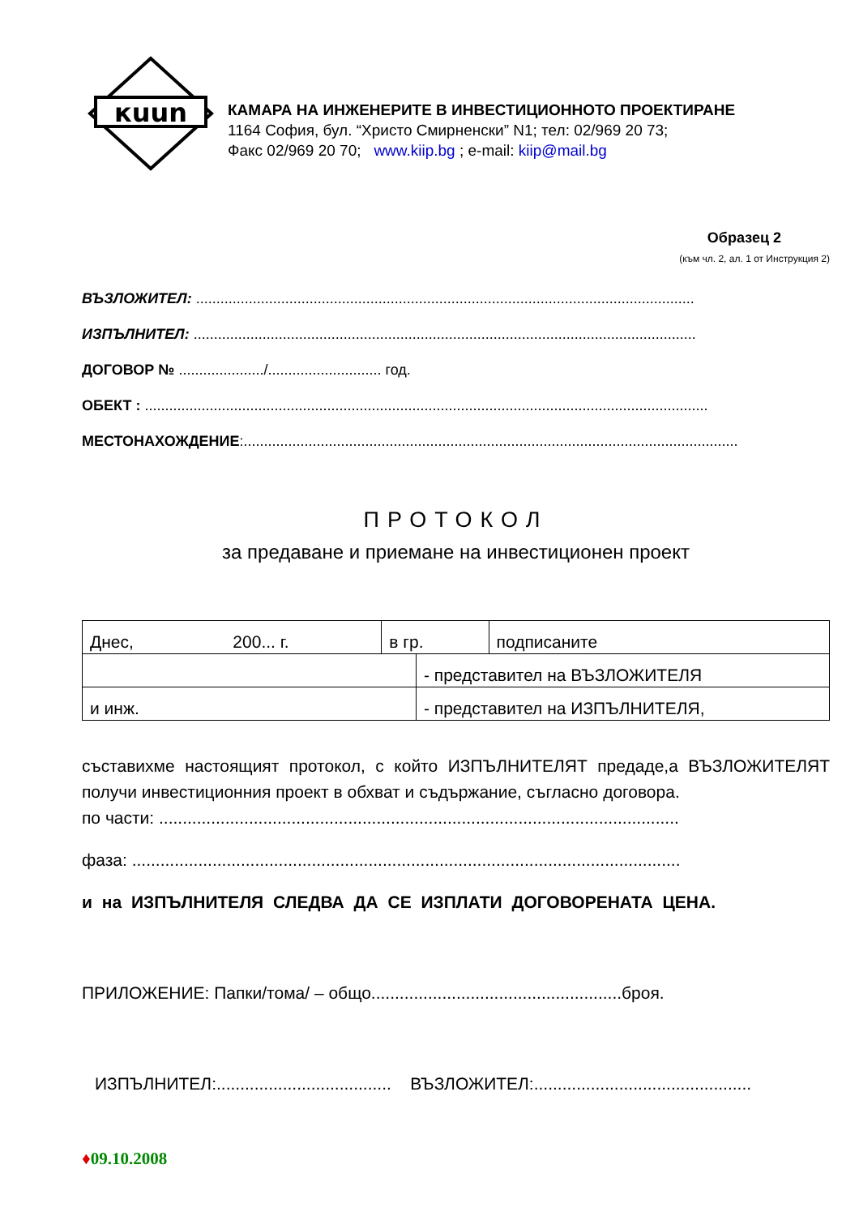кuun
КАМАРА НА ИНЖЕНЕРИТЕ В ИНВЕСТИЦИОННОТО ПРОЕКТИРАНЕ
1164 София, бул. “Христо Смирненски” N1; тел: 02/969 20 73;
Факс 02/969 20 70; www.kiip.bg ; e-mail: kiip@mail.bg
Образец 2
(към чл. 2, ал. 1 от Инструкция 2)
ВЪЗЛОЖИТЕЛ: ...........................................................................................................................
ИЗПЪЛНИТЕЛ: ............................................................................................................................
ДОГОВОР № ...................../............................ год.
ОБЕКТ : ...........................................................................................................................................
МЕСТОНАХОЖДЕНИЕ:..........................................................................................................................
ПРОТОКОЛ
за предаване и приемане на инвестиционен проект
| Днес, 200... г. | в гр. | | подписаните |
| | | - представител на ВЪЗЛОЖИТЕЛЯ | |
| и инж. | | - представител на ИЗПЪЛНИТЕЛЯ, | |
съставихме настоящият протокол, с който ИЗПЪЛНИТЕЛЯТ предаде,а ВЪЗЛОЖИТЕЛЯТ получи инвестиционния проект в обхват и съдържание, съгласно договора.
по части: ..............................................................................................................
фаза: ....................................................................................................................
и на ИЗПЪЛНИТЕЛЯ СЛЕДВА ДА СЕ ИЗПЛАТИ ДОГОВОРЕНАТА ЦЕНА.
ПРИЛОЖЕНИЕ: Папки/тома/ – общо.....................................................броя.
ИЗПЪЛНИТЕЛ:..................................... ВЪЗЛОЖИТЕЛ:..............................................
♦09.10.2008